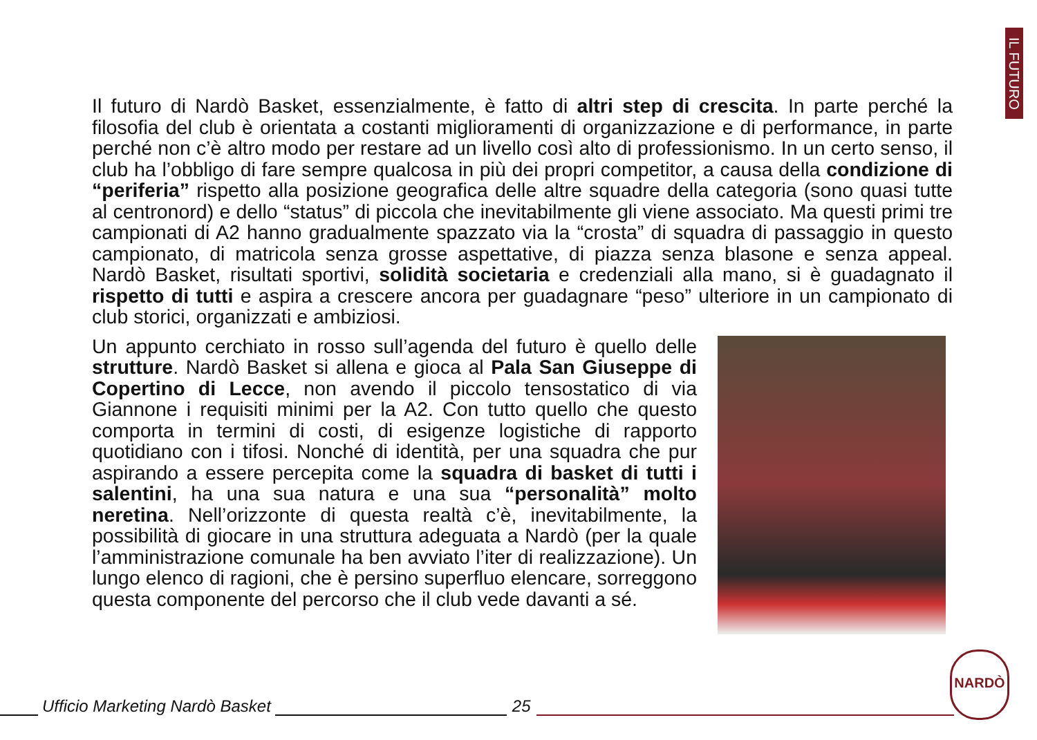IL FUTURO
Il futuro di Nardò Basket, essenzialmente, è fatto di altri step di crescita. In parte perché la filosofia del club è orientata a costanti miglioramenti di organizzazione e di performance, in parte perché non c’è altro modo per restare ad un livello così alto di professionismo. In un certo senso, il club ha l’obbligo di fare sempre qualcosa in più dei propri competitor, a causa della condizione di “periferia” rispetto alla posizione geografica delle altre squadre della categoria (sono quasi tutte al centronord) e dello “status” di piccola che inevitabilmente gli viene associato. Ma questi primi tre campionati di A2 hanno gradualmente spazzato via la “crosta” di squadra di passaggio in questo campionato, di matricola senza grosse aspettative, di piazza senza blasone e senza appeal. Nardò Basket, risultati sportivi, solidità societaria e credenziali alla mano, si è guadagnato il rispetto di tutti e aspira a crescere ancora per guadagnare “peso” ulteriore in un campionato di club storici, organizzati e ambiziosi.
Un appunto cerchiato in rosso sull’agenda del futuro è quello delle strutture. Nardò Basket si allena e gioca al Pala San Giuseppe di Copertino di Lecce, non avendo il piccolo tensostatico di via Giannone i requisiti minimi per la A2. Con tutto quello che questo comporta in termini di costi, di esigenze logistiche di rapporto quotidiano con i tifosi. Nonché di identità, per una squadra che pur aspirando a essere percepita come la squadra di basket di tutti i salentini, ha una sua natura e una sua “personalità” molto neretina. Nell’orizzonte di questa realtà c’è, inevitabilmente, la possibilità di giocare in una struttura adeguata a Nardò (per la quale l’amministrazione comunale ha ben avviato l’iter di realizzazione). Un lungo elenco di ragioni, che è persino superfluo elencare, sorreggono questa componente del percorso che il club vede davanti a sé.
NARDÒ
Ufficio Marketing Nardò Basket
25